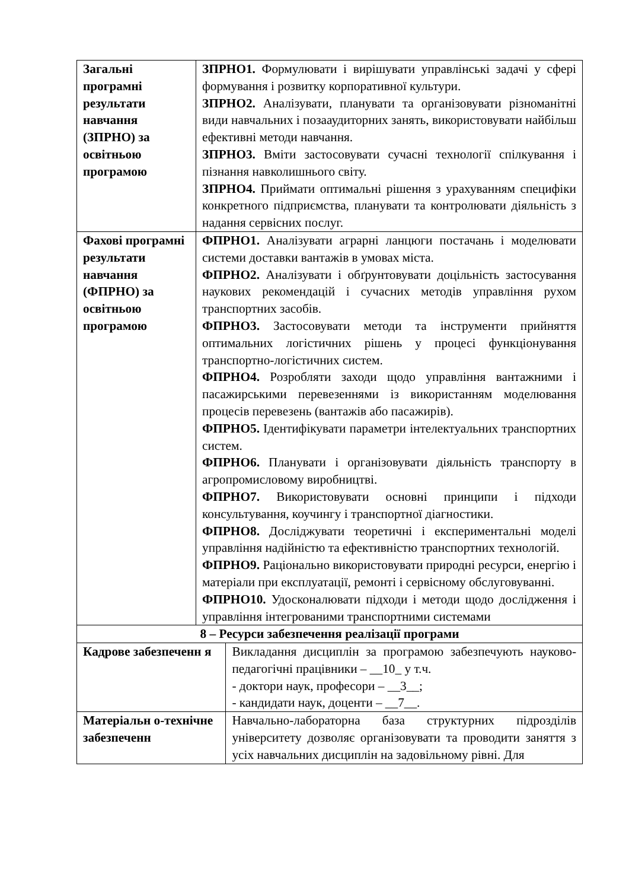| Загальні програмні результати навчання (ЗПРНО) за освітньою програмою | ЗПРНО1. Формулювати і вирішувати управлінські задачі у сфері формування і розвитку корпоративної культури. ЗПРНО2. Аналізувати, планувати та організовувати різноманітні види навчальних і позааудиторних занять, використовувати найбільш ефективні методи навчання. ЗПРНО3. Вміти застосовувати сучасні технології спілкування і пізнання навколишнього світу. ЗПРНО4. Приймати оптимальні рішення з урахуванням специфіки конкретного підприємства, планувати та контролювати діяльність з надання сервісних послуг. | |
| Фахові програмні результати навчання (ФПРНО) за освітньою програмою | ФПРНО1. Аналізувати аграрні ланцюги постачань і моделювати системи доставки вантажів в умовах міста. ФПРНО2. Аналізувати і обґрунтовувати доцільність застосування наукових рекомендацій і сучасних методів управління рухом транспортних засобів. ФПРНО3. Застосовувати методи та інструменти прийняття оптимальних логістичних рішень у процесі функціонування транспортно-логістичних систем. ФПРНО4. Розробляти заходи щодо управління вантажними і пасажирськими перевезеннями із використанням моделювання процесів перевезень (вантажів або пасажирів). ФПРНО5. Ідентифікувати параметри інтелектуальних транспортних систем. ФПРНО6. Планувати і організовувати діяльність транспорту в агропромисловому виробництві. ФПРНО7. Використовувати основні принципи і підходи консультування, коучингу і транспортної діагностики. ФПРНО8. Досліджувати теоретичні і експериментальні моделі управління надійністю та ефективністю транспортних технологій. ФПРНО9. Раціонально використовувати природні ресурси, енергію і матеріали при експлуатації, ремонті і сервісному обслуговуванні. ФПРНО10. Удосконалювати підходи і методи щодо дослідження і управління інтегрованими транспортними системами | |
| 8 – Ресурси забезпечення реалізації програми | | |
| Кадрове забезпеченн я | | Викладання дисциплін за програмою забезпечують науково-педагогічні працівники – __10_ у т.ч. - доктори наук, професори – __3__; - кандидати наук, доценти – __7__. |
| Матеріальн о-технічне забезпеченн | | Навчально-лабораторна база структурних підрозділів університету дозволяє організовувати та проводити заняття з усіх навчальних дисциплін на задовільному рівні. Для |